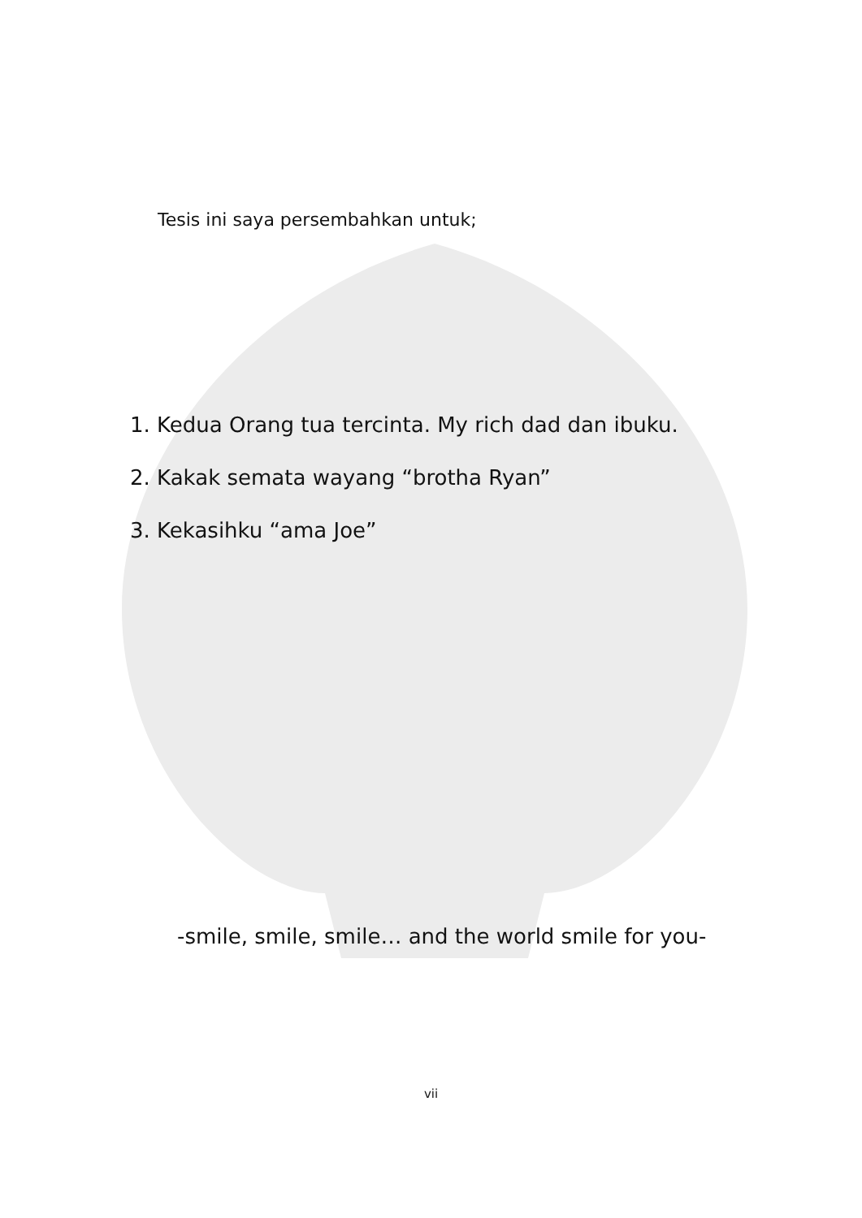Tesis ini saya persembahkan untuk;
1. Kedua Orang tua tercinta. My rich dad dan ibuku.
2. Kakak semata wayang “brotha Ryan”
3. Kekasihku “ama Joe”
-smile, smile, smile… and the world smile for you-
vii